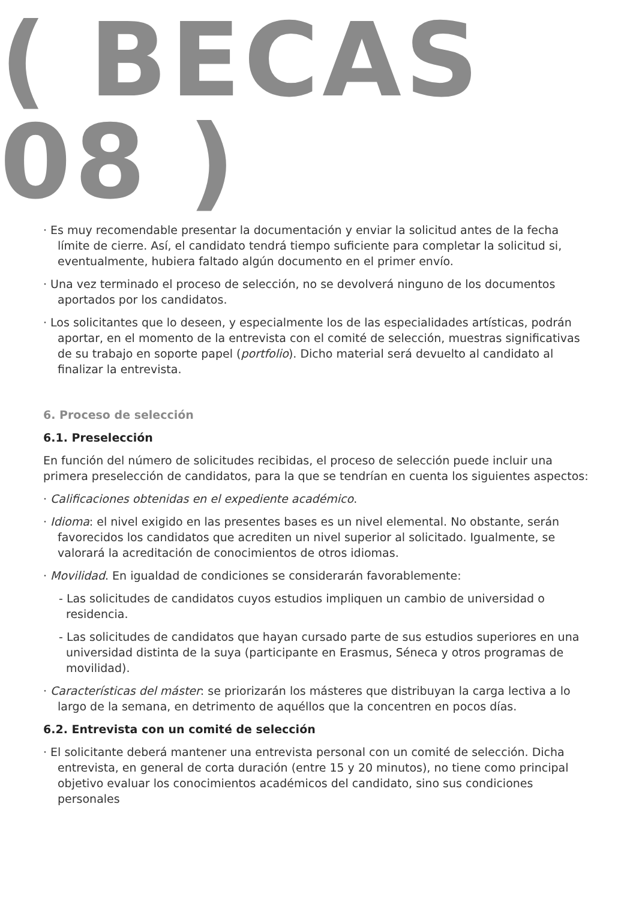( BECAS 08 )
· Es muy recomendable presentar la documentación y enviar la solicitud antes de la fecha límite de cierre. Así, el candidato tendrá tiempo suficiente para completar la solicitud si, eventualmente, hubiera faltado algún documento en el primer envío.
· Una vez terminado el proceso de selección, no se devolverá ninguno de los documentos aportados por los candidatos.
· Los solicitantes que lo deseen, y especialmente los de las especialidades artísticas, podrán aportar, en el momento de la entrevista con el comité de selección, muestras significativas de su trabajo en soporte papel (portfolio). Dicho material será devuelto al candidato al finalizar la entrevista.
6. Proceso de selección
6.1. Preselección
En función del número de solicitudes recibidas, el proceso de selección puede incluir una primera preselección de candidatos, para la que se tendrían en cuenta los siguientes aspectos:
· Calificaciones obtenidas en el expediente académico.
· Idioma: el nivel exigido en las presentes bases es un nivel elemental. No obstante, serán favorecidos los candidatos que acrediten un nivel superior al solicitado. Igualmente, se valorará la acreditación de conocimientos de otros idiomas.
· Movilidad. En igualdad de condiciones se considerarán favorablemente:
- Las solicitudes de candidatos cuyos estudios impliquen un cambio de universidad o residencia.
- Las solicitudes de candidatos que hayan cursado parte de sus estudios superiores en una universidad distinta de la suya (participante en Erasmus, Séneca y otros programas de movilidad).
· Características del máster: se priorizarán los másteres que distribuyan la carga lectiva a lo largo de la semana, en detrimento de aquéllos que la concentren en pocos días.
6.2. Entrevista con un comité de selección
· El solicitante deberá mantener una entrevista personal con un comité de selección. Dicha entrevista, en general de corta duración (entre 15 y 20 minutos), no tiene como principal objetivo evaluar los conocimientos académicos del candidato, sino sus condiciones personales